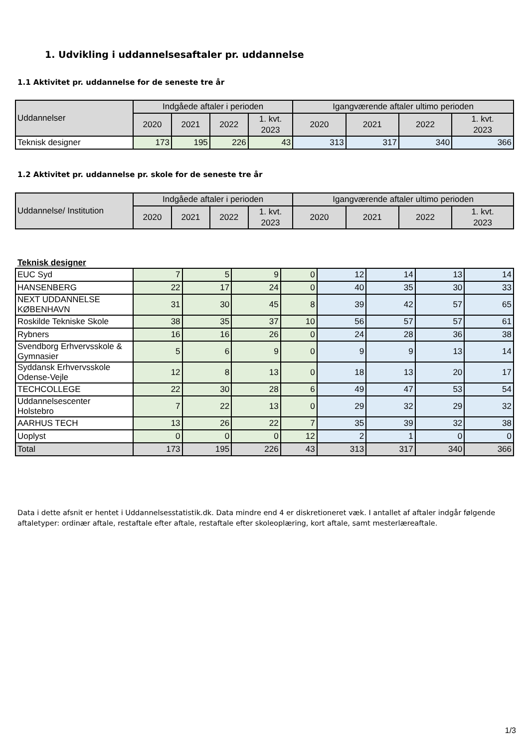1. Udvikling i uddannelsesaftaler pr. uddannelse
1.1 Aktivitet pr. uddannelse for de seneste tre år
| Uddannelser | Indgåede aftaler i perioden | | | | Igangværende aftaler ultimo perioden | | | |
| --- | --- | --- | --- | --- | --- | --- | --- | --- |
| | 2020 | 2021 | 2022 | 1. kvt. 2023 | 2020 | 2021 | 2022 | 1. kvt. 2023 |
| Teknisk designer | 173 | 195 | 226 | 43 | 313 | 317 | 340 | 366 |
1.2 Aktivitet pr. uddannelse pr. skole for de seneste tre år
| Uddannelse/ Institution | Indgåede aftaler i perioden | | | | Igangværende aftaler ultimo perioden | | | |
| --- | --- | --- | --- | --- | --- | --- | --- | --- |
| | 2020 | 2021 | 2022 | 1. kvt. 2023 | 2020 | 2021 | 2022 | 1. kvt. 2023 |
Teknisk designer
| EUC Syd | 7 | 5 | 9 | 0 | 12 | 14 | 13 | 14 |
| HANSENBERG | 22 | 17 | 24 | 0 | 40 | 35 | 30 | 33 |
| NEXT UDDANNELSE KØBENHAVN | 31 | 30 | 45 | 8 | 39 | 42 | 57 | 65 |
| Roskilde Tekniske Skole | 38 | 35 | 37 | 10 | 56 | 57 | 57 | 61 |
| Rybners | 16 | 16 | 26 | 0 | 24 | 28 | 36 | 38 |
| Svendborg Erhvervsskole & Gymnasier | 5 | 6 | 9 | 0 | 9 | 9 | 13 | 14 |
| Syddansk Erhvervsskole Odense-Vejle | 12 | 8 | 13 | 0 | 18 | 13 | 20 | 17 |
| TECHCOLLEGE | 22 | 30 | 28 | 6 | 49 | 47 | 53 | 54 |
| Uddannelsescenter Holstebro | 7 | 22 | 13 | 0 | 29 | 32 | 29 | 32 |
| AARHUS TECH | 13 | 26 | 22 | 7 | 35 | 39 | 32 | 38 |
| Uoplyst | 0 | 0 | 0 | 12 | 2 | 1 | 0 | 0 |
| Total | 173 | 195 | 226 | 43 | 313 | 317 | 340 | 366 |
Data i dette afsnit er hentet i Uddannelsesstatistik.dk. Data mindre end 4 er diskretioneret væk. I antallet af aftaler indgår følgende aftaletyper: ordinær aftale, restaftale efter aftale, restaftale efter skoleoplæring, kort aftale, samt mesterlæreaftale.
1/3